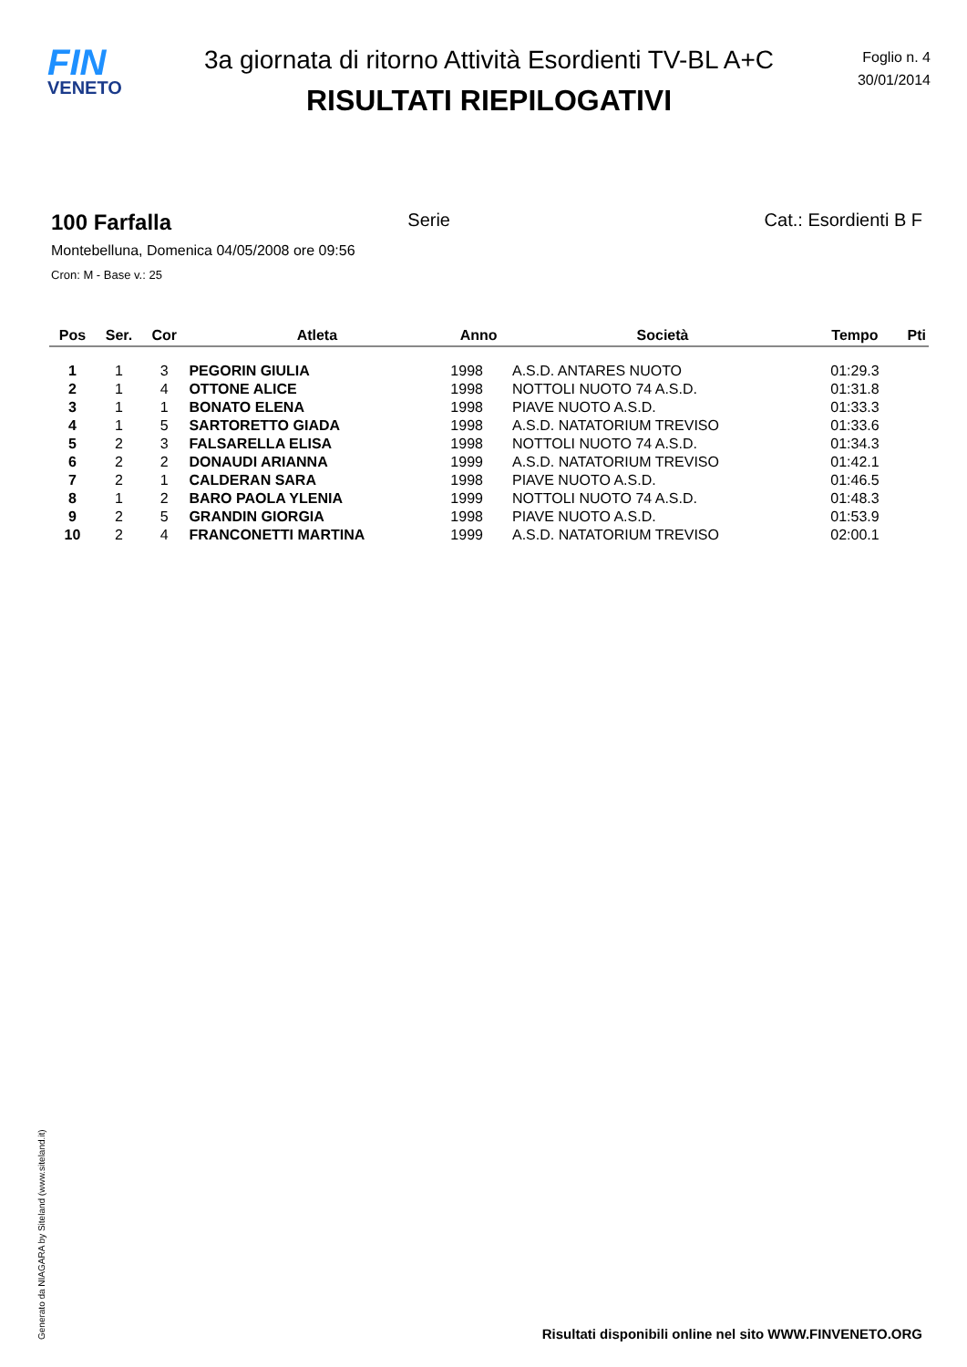FIN
VENETO
3a giornata di ritorno Attività Esordienti TV-BL A+C
RISULTATI RIEPILOGATIVI
Foglio n. 4
30/01/2014
100 Farfalla Serie Cat.: Esordienti B F
Montebelluna, Domenica 04/05/2008 ore 09:56
Cron: M - Base v.: 25
| Pos | Ser. | Cor | Atleta | Anno | Società | Tempo | Pti |
| --- | --- | --- | --- | --- | --- | --- | --- |
| 1 | 1 | 3 | PEGORIN GIULIA | 1998 | A.S.D. ANTARES NUOTO | 01:29.3 | |
| 2 | 1 | 4 | OTTONE ALICE | 1998 | NOTTOLI NUOTO 74 A.S.D. | 01:31.8 | |
| 3 | 1 | 1 | BONATO ELENA | 1998 | PIAVE NUOTO A.S.D. | 01:33.3 | |
| 4 | 1 | 5 | SARTORETTO GIADA | 1998 | A.S.D. NATATORIUM TREVISO | 01:33.6 | |
| 5 | 2 | 3 | FALSARELLA ELISA | 1998 | NOTTOLI NUOTO 74 A.S.D. | 01:34.3 | |
| 6 | 2 | 2 | DONAUDI ARIANNA | 1999 | A.S.D. NATATORIUM TREVISO | 01:42.1 | |
| 7 | 2 | 1 | CALDERAN SARA | 1998 | PIAVE NUOTO A.S.D. | 01:46.5 | |
| 8 | 1 | 2 | BARO PAOLA YLENIA | 1999 | NOTTOLI NUOTO 74 A.S.D. | 01:48.3 | |
| 9 | 2 | 5 | GRANDIN GIORGIA | 1998 | PIAVE NUOTO A.S.D. | 01:53.9 | |
| 10 | 2 | 4 | FRANCONETTI MARTINA | 1999 | A.S.D. NATATORIUM TREVISO | 02:00.1 | |
Generato da NIAGARA by Siteland (www.siteland.it)
Risultati disponibili online nel sito WWW.FINVENETO.ORG